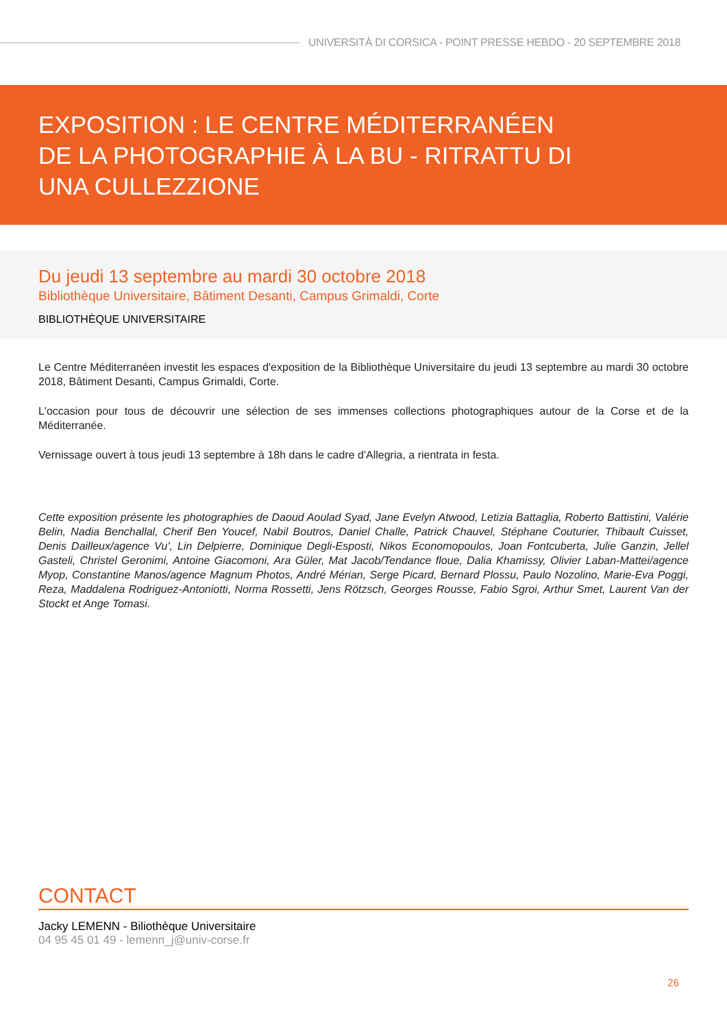UNIVERSITÀ DI CORSICA - POINT PRESSE HEBDO - 20 SEPTEMBRE 2018
EXPOSITION : LE CENTRE MÉDITERRANÉEN DE LA PHOTOGRAPHIE À LA BU - RITRATTU DI UNA CULLEZZIONE
Du jeudi 13 septembre au mardi 30 octobre 2018
Bibliothèque Universitaire, Bâtiment Desanti, Campus Grimaldi, Corte
BIBLIOTHÈQUE UNIVERSITAIRE
Le Centre Méditerranéen investit les espaces d'exposition de la Bibliothèque Universitaire du jeudi 13 septembre au mardi 30 octobre 2018, Bâtiment Desanti, Campus Grimaldi, Corte.
L'occasion pour tous de découvrir une sélection de ses immenses collections photographiques autour de la Corse et de la Méditerranée.
Vernissage ouvert à tous jeudi 13 septembre à 18h dans le cadre d'Allegria, a rientrata in festa.
Cette exposition présente les photographies de Daoud Aoulad Syad, Jane Evelyn Atwood, Letizia Battaglia, Roberto Battistini, Valérie Belin, Nadia Benchallal, Cherif Ben Youcef, Nabil Boutros, Daniel Challe, Patrick Chauvel, Stéphane Couturier, Thibault Cuisset, Denis Dailleux/agence Vu', Lin Delpierre, Dominique Degli-Esposti, Nikos Economopoulos, Joan Fontcuberta, Julie Ganzin, Jellel Gasteli, Christel Geronimi, Antoine Giacomoni, Ara Güler, Mat Jacob/Tendance floue, Dalia Khamissy, Olivier Laban-Mattei/agence Myop, Constantine Manos/agence Magnum Photos, André Mérian, Serge Picard, Bernard Plossu, Paulo Nozolino, Marie-Eva Poggi, Reza, Maddalena Rodriguez-Antoniotti, Norma Rossetti, Jens Rötzsch, Georges Rousse, Fabio Sgroi, Arthur Smet, Laurent Van der Stockt et Ange Tomasi.
CONTACT
Jacky LEMENN - Biliothèque Universitaire
04 95 45 01 49 - lemenn_j@univ-corse.fr
26